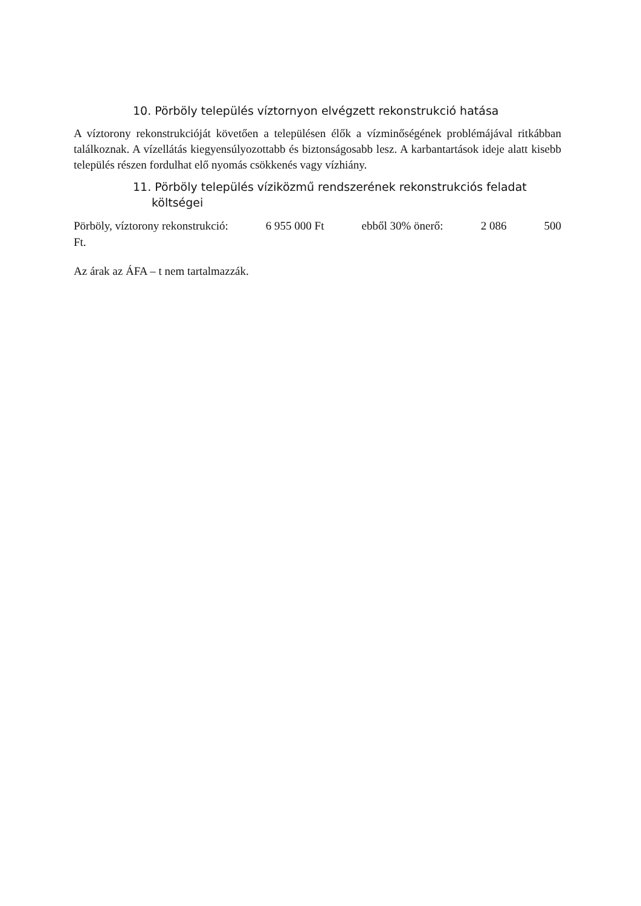10. Pörböly település víztornyon elvégzett rekonstrukció hatása
A víztorony rekonstrukcióját követően a településen élők a vízminőségének problémájával ritkábban találkoznak. A vízellátás kiegyensúlyozottabb és biztonságosabb lesz. A karbantartások ideje alatt kisebb település részen fordulhat elő nyomás csökkenés vagy vízhiány.
11. Pörböly település víziközmű rendszerének rekonstrukciós feladat
költségei
Pörböly, víztorony rekonstrukció: 6 955 000 Ft ebből 30% önerő: 2 086 500
Ft.
Az árak az ÁFA – t nem tartalmazzák.